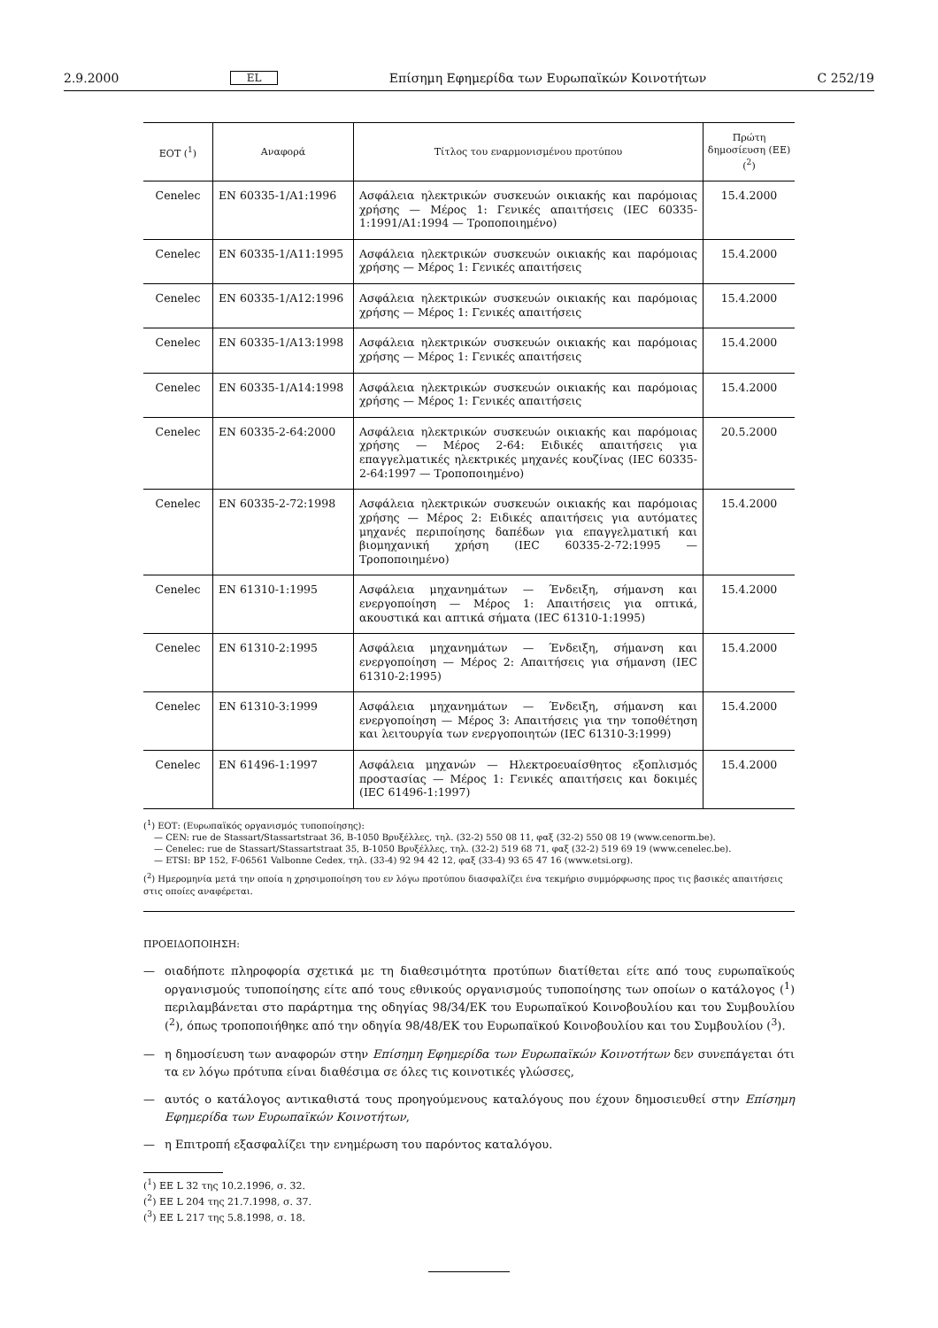2.9.2000 EL Επίσημη Εφημερίδα των Ευρωπαϊκών Κοινοτήτων C 252/19
| ΕΟΤ (<sup>1</sup>) | Αναφορά | Τίτλος του εναρμονισμένου προτύπου | Πρώτη δημοσίευση (ΕΕ) (<sup>2</sup>) |
| --- | --- | --- | --- |
| Cenelec | EN 60335-1/A1:1996 | Ασφάλεια ηλεκτρικών συσκευών οικιακής και παρόμοιας χρήσης — Μέρος 1: Γενικές απαιτήσεις (IEC 60335-1:1991/A1:1994 — Τροποποιημένο) | 15.4.2000 |
| Cenelec | EN 60335-1/A11:1995 | Ασφάλεια ηλεκτρικών συσκευών οικιακής και παρόμοιας χρήσης — Μέρος 1: Γενικές απαιτήσεις | 15.4.2000 |
| Cenelec | EN 60335-1/A12:1996 | Ασφάλεια ηλεκτρικών συσκευών οικιακής και παρόμοιας χρήσης — Μέρος 1: Γενικές απαιτήσεις | 15.4.2000 |
| Cenelec | EN 60335-1/A13:1998 | Ασφάλεια ηλεκτρικών συσκευών οικιακής και παρόμοιας χρήσης — Μέρος 1: Γενικές απαιτήσεις | 15.4.2000 |
| Cenelec | EN 60335-1/A14:1998 | Ασφάλεια ηλεκτρικών συσκευών οικιακής και παρόμοιας χρήσης — Μέρος 1: Γενικές απαιτήσεις | 15.4.2000 |
| Cenelec | EN 60335-2-64:2000 | Ασφάλεια ηλεκτρικών συσκευών οικιακής και παρόμοιας χρήσης — Μέρος 2-64: Ειδικές απαιτήσεις για επαγγελματικές ηλεκτρικές μηχανές κουζίνας (IEC 60335-2-64:1997 — Τροποποιημένο) | 20.5.2000 |
| Cenelec | EN 60335-2-72:1998 | Ασφάλεια ηλεκτρικών συσκευών οικιακής και παρόμοιας χρήσης — Μέρος 2: Ειδικές απαιτήσεις για αυτόματες μηχανές περιποίησης δαπέδων για επαγγελματική και βιομηχανική χρήση (IEC 60335-2-72:1995 — Τροποποιημένο) | 15.4.2000 |
| Cenelec | EN 61310-1:1995 | Ασφάλεια μηχανημάτων — Ένδειξη, σήμανση και ενεργοποίηση — Μέρος 1: Απαιτήσεις για οπτικά, ακουστικά και απτικά σήματα (IEC 61310-1:1995) | 15.4.2000 |
| Cenelec | EN 61310-2:1995 | Ασφάλεια μηχανημάτων — Ένδειξη, σήμανση και ενεργοποίηση — Μέρος 2: Απαιτήσεις για σήμανση (IEC 61310-2:1995) | 15.4.2000 |
| Cenelec | EN 61310-3:1999 | Ασφάλεια μηχανημάτων — Ένδειξη, σήμανση και ενεργοποίηση — Μέρος 3: Απαιτήσεις για την τοποθέτηση και λειτουργία των ενεργοποιητών (IEC 61310-3:1999) | 15.4.2000 |
| Cenelec | EN 61496-1:1997 | Ασφάλεια μηχανών — Ηλεκτροευαίσθητος εξοπλισμός προστασίας — Μέρος 1: Γενικές απαιτήσεις και δοκιμές (IEC 61496-1:1997) | 15.4.2000 |
(<sup>1</sup>) ΕΟΤ: (Ευρωπαϊκός οργανισμός τυποποίησης):
— CEN: rue de Stassart/Stassartstraat 36, B-1050 Βρυξέλλες, τηλ. (32-2) 550 08 11, φαξ (32-2) 550 08 19 (www.cenorm.be).
— Cenelec: rue de Stassart/Stassartstraat 35, B-1050 Βρυξέλλες, τηλ. (32-2) 519 68 71, φαξ (32-2) 519 69 19 (www.cenelec.be).
— ETSI: BP 152, F-06561 Valbonne Cedex, τηλ. (33-4) 92 94 42 12, φαξ (33-4) 93 65 47 16 (www.etsi.org).
(<sup>2</sup>) Ημερομηνία μετά την οποία η χρησιμοποίηση του εν λόγω προτύπου διασφαλίζει ένα τεκμήριο συμμόρφωσης προς τις βασικές απαιτήσεις στις οποίες αναφέρεται.
ΠΡΟΕΙΔΟΠΟΙΗΣΗ:
— οιαδήποτε πληροφορία σχετικά με τη διαθεσιμότητα προτύπων διατίθεται είτε από τους ευρωπαϊκούς οργανισμούς τυποποίησης είτε από τους εθνικούς οργανισμούς τυποποίησης των οποίων ο κατάλογος (<sup>1</sup>) περιλαμβάνεται στο παράρτημα της οδηγίας 98/34/ΕΚ του Ευρωπαϊκού Κοινοβουλίου και του Συμβουλίου (<sup>2</sup>), όπως τροποποιήθηκε από την οδηγία 98/48/ΕΚ του Ευρωπαϊκού Κοινοβουλίου και του Συμβουλίου (<sup>3</sup>).
— η δημοσίευση των αναφορών στην Επίσημη Εφημερίδα των Ευρωπαϊκών Κοινοτήτων δεν συνεπάγεται ότι τα εν λόγω πρότυπα είναι διαθέσιμα σε όλες τις κοινοτικές γλώσσες,
— αυτός ο κατάλογος αντικαθιστά τους προηγούμενους καταλόγους που έχουν δημοσιευθεί στην Επίσημη Εφημερίδα των Ευρωπαϊκών Κοινοτήτων,
— η Επιτροπή εξασφαλίζει την ενημέρωση του παρόντος καταλόγου.
(<sup>1</sup>) ΕΕ L 32 της 10.2.1996, σ. 32.
(<sup>2</sup>) ΕΕ L 204 της 21.7.1998, σ. 37.
(<sup>3</sup>) ΕΕ L 217 της 5.8.1998, σ. 18.